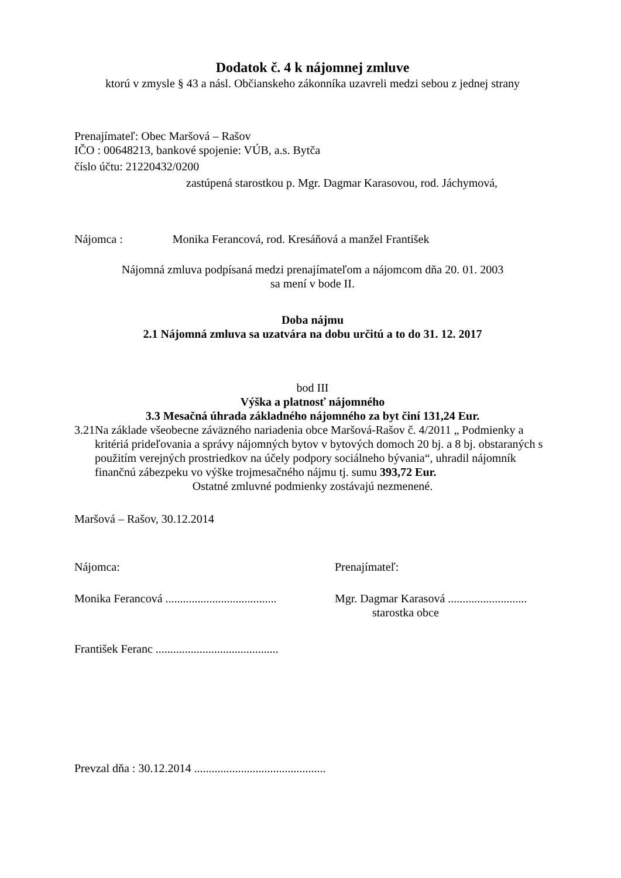Dodatok č. 4 k nájomnej zmluve
ktorú v zmysle § 43 a násl. Občianskeho zákonníka uzavreli medzi sebou z jednej strany
Prenajímateľ: Obec Maršová – Rašov
IČO : 00648213, bankové spojenie: VÚB, a.s. Bytča
číslo účtu: 21220432/0200
zastúpená starostkou p. Mgr. Dagmar Karasovou, rod. Jáchymová,
Nájomca : Monika Ferancová, rod. Kresáňová a manžel František
Nájomná zmluva podpísaná medzi prenajímateľom a nájomcom dňa 20. 01. 2003
sa mení v bode II.
Doba nájmu
2.1 Nájomná zmluva sa uzatvára na dobu určitú a to do 31. 12. 2017
bod III
Výška a platnosť nájomného
3.3 Mesačná úhrada základného nájomného za byt činí 131,24 Eur.
3.21
Na základe všeobecne záväzného nariadenia obce Maršová-Rašov č. 4/2011 „ Podmienky a kritériá prideľovania a správy nájomných bytov v bytových domoch 20 bj. a 8 bj. obstaraných s použitím verejných prostriedkov na účely podpory sociálneho bývania“, uhradil nájomník finančnú zábezpeku vo výške trojmesačného nájmu tj. sumu 393,72 Eur.
Ostatné zmluvné podmienky zostávajú nezmenené.
Maršová – Rašov, 30.12.2014
Nájomca: Prenajímateľ:
Monika Ferancová ......................................
Mgr. Dagmar Karasová ...........................
starostka obce
František Feranc ..........................................
Prevzal dňa : 30.12.2014 .............................................